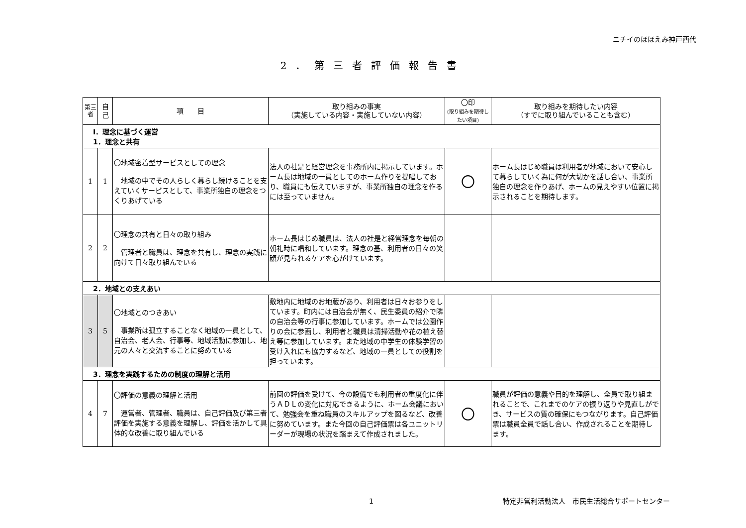ニチイのほほえみ神戸西代
2．第三者評価報告書
| 第三者 | 自己 | 項 目 | 取り組みの事実 （実施している内容・実施していない内容） | 〇印 (取り組みを期待したい項目) | 取り組みを期待したい内容 （すでに取り組んでいることも含む） |
| --- | --- | --- | --- | --- | --- |
| Ⅰ．理念に基づく運営 1．理念と共有 | | | | | |
| 1 | 1 | 〇地域密着型サービスとしての理念 地域の中でその人らしく暮らし続けることを支えていくサービスとして、事業所独自の理念をつくりあげている | 法人の社是と経営理念を事務所内に掲示しています。ホーム長は地域の一員としてのホーム作りを提唱しており、職員にも伝えていますが、事業所独自の理念を作るには至っていません。 | 〇 | ホーム長はじめ職員は利用者が地域において安心して暮らしていく為に何が大切かを話し合い、事業所独自の理念を作りあげ、ホームの見えやすい位置に掲示されることを期待します。 |
| 2 | 2 | 〇理念の共有と日々の取り組み 管理者と職員は、理念を共有し、理念の実践に向けて日々取り組んでいる | ホーム長はじめ職員は、法人の社是と経営理念を毎朝の朝礼時に唱和しています。理念の基、利用者の日々の笑顔が見られるケアを心がけています。 | | |
| 2．地域との支えあい | | | | | |
| 3 | 5 | 〇地域とのつきあい 事業所は孤立することなく地域の一員として、自治会、老人会、行事等、地域活動に参加し、地元の人々と交流することに努めている | 敷地内に地域のお地蔵があり、利用者は日々お参りをしています。町内には自治会が無く、民生委員の紹介で隣の自治会等の行事に参加しています。ホームでは公園作りの会に参画し、利用者と職員は清掃活動や花の植え替え等に参加しています。また地域の中学生の体験学習の受け入れにも協力するなど、地域の一員としての役割を担っています。 | | |
| 3．理念を実践するための制度の理解と活用 | | | | | |
| 4 | 7 | 〇評価の意義の理解と活用 運営者、管理者、職員は、自己評価及び第三者評価を実施する意義を理解し、評価を活かして具体的な改善に取り組んでいる | 前回の評価を受けて、今の設備でも利用者の重度化に伴うＡＤＬの変化に対応できるように、ホーム会議において、勉強会を重ね職員のスキルアップを図るなど、改善に努めています。また今回の自己評価票は各ユニットリーダーが現場の状況を踏まえて作成されました。 | 〇 | 職員が評価の意義や目的を理解し、全員で取り組まれることで、これまでのケアの振り返りや見直しができ、サービスの質の確保にもつながります。自己評価票は職員全員で話し合い、作成されることを期待します。 |
1 特定非営利活動法人　市民生活総合サポートセンター